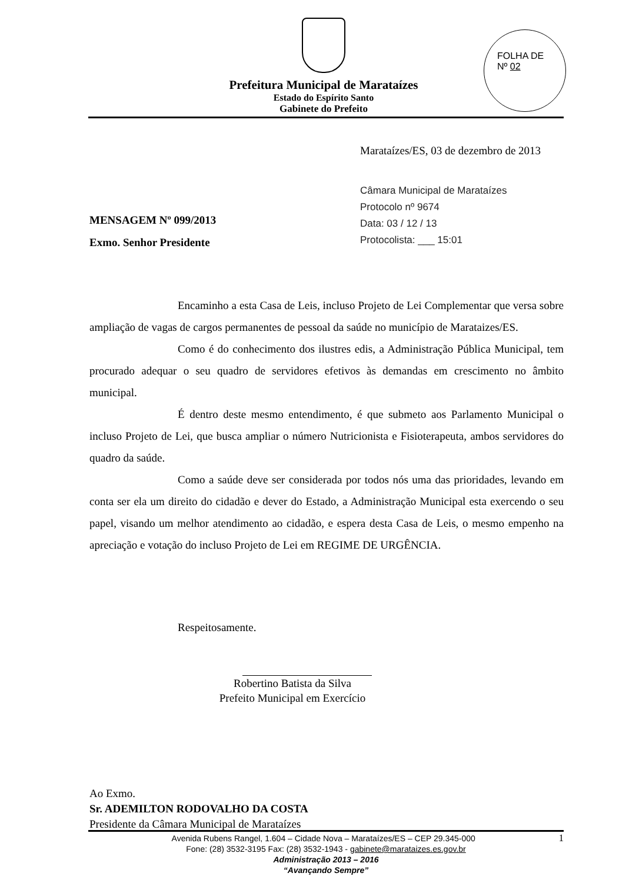Prefeitura Municipal de Marataízes
Estado do Espírito Santo
Gabinete do Prefeito
FOLHA DE
Nº 02
Marataízes/ES, 03 de dezembro de 2013
Câmara Municipal de Marataízes
Protocolo nº 9674
Data: 03 / 12 / 13
Protocolista: ___ 15:01
MENSAGEM Nº 099/2013
Exmo. Senhor Presidente
Encaminho a esta Casa de Leis, incluso Projeto de Lei Complementar que versa sobre ampliação de vagas de cargos permanentes de pessoal da saúde no município de Marataizes/ES.
Como é do conhecimento dos ilustres edis, a Administração Pública Municipal, tem procurado adequar o seu quadro de servidores efetivos às demandas em crescimento no âmbito municipal.
É dentro deste mesmo entendimento, é que submeto aos Parlamento Municipal o incluso Projeto de Lei, que busca ampliar o número Nutricionista e Fisioterapeuta, ambos servidores do quadro da saúde.
Como a saúde deve ser considerada por todos nós uma das prioridades, levando em conta ser ela um direito do cidadão e dever do Estado, a Administração Municipal esta exercendo o seu papel, visando um melhor atendimento ao cidadão, e espera desta Casa de Leis, o mesmo empenho na apreciação e votação do incluso Projeto de Lei em REGIME DE URGÊNCIA.
Respeitosamente.
Robertino Batista da Silva
Prefeito Municipal em Exercício
Ao Exmo.
Sr. ADEMILTON RODOVALHO DA COSTA
Presidente da Câmara Municipal de Marataízes
Avenida Rubens Rangel, 1.604 – Cidade Nova – Marataízes/ES – CEP 29.345-000 1
Fone: (28) 3532-3195 Fax: (28) 3532-1943 - gabinete@marataizes.es.gov.br
Administração 2013 – 2016
“Avançando Sempre”